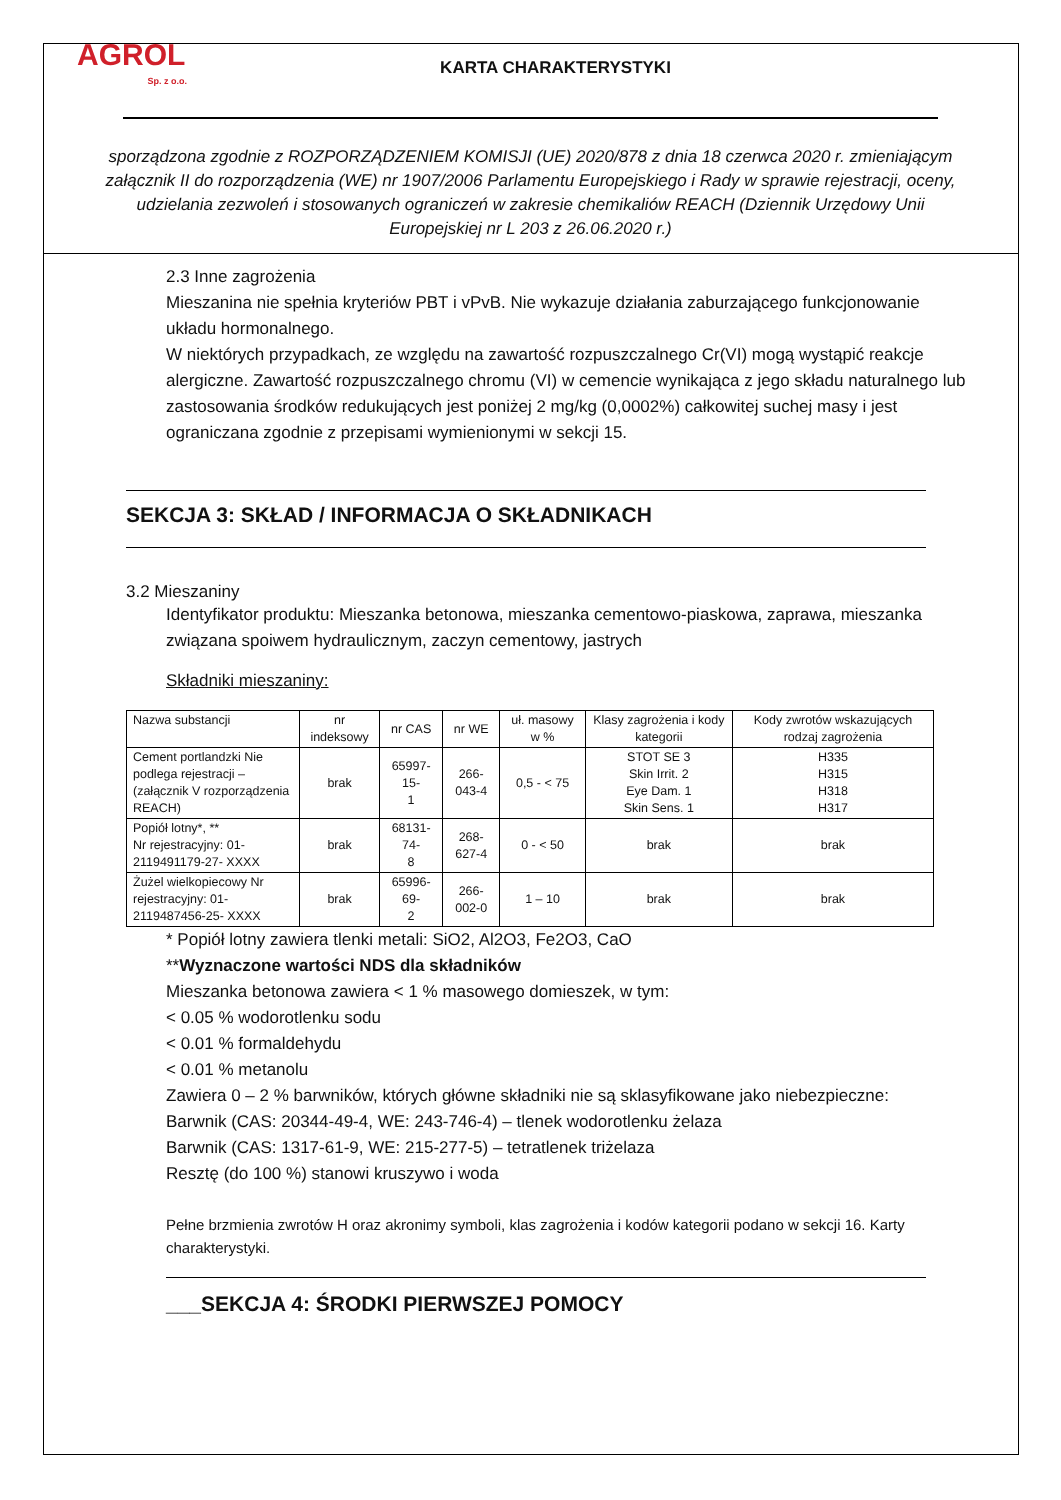AGROL
Sp. z o.o.
KARTA CHARAKTERYSTYKI
sporządzona zgodnie z ROZPORZĄDZENIEM KOMISJI (UE) 2020/878 z dnia 18 czerwca 2020 r. zmieniającym załącznik II do rozporządzenia (WE) nr 1907/2006 Parlamentu Europejskiego i Rady w sprawie rejestracji, oceny, udzielania zezwoleń i stosowanych ograniczeń w zakresie chemikaliów REACH (Dziennik Urzędowy Unii Europejskiej nr L 203 z 26.06.2020 r.)
2.3 Inne zagrożenia
Mieszanina nie spełnia kryteriów PBT i vPvB. Nie wykazuje działania zaburzającego funkcjonowanie układu hormonalnego.
W niektórych przypadkach, ze względu na zawartość rozpuszczalnego Cr(VI) mogą wystąpić reakcje alergiczne. Zawartość rozpuszczalnego chromu (VI) w cemencie wynikająca z jego składu naturalnego lub zastosowania środków redukujących jest poniżej 2 mg/kg (0,0002%) całkowitej suchej masy i jest ograniczana zgodnie z przepisami wymienionymi w sekcji 15.
SEKCJA 3: SKŁAD / INFORMACJA O SKŁADNIKACH
3.2 Mieszaniny
Identyfikator produktu: Mieszanka betonowa, mieszanka cementowo-piaskowa, zaprawa, mieszanka związana spoiwem hydraulicznym, zaczyn cementowy, jastrych
Składniki mieszaniny:
| Nazwa substancji | nr indeksowy | nr CAS | nr WE | uł. masowy w % | Klasy zagrożenia i kody kategorii | Kody zwrotów wskazujących rodzaj zagrożenia |
| --- | --- | --- | --- | --- | --- | --- |
| Cement portlandzki Nie podlega rejestracji – (załącznik V rozporządzenia REACH) | brak | 65997-15- 1 | 266-043-4 | 0,5 - < 75 | STOT SE 3 Skin Irrit. 2 Eye Dam. 1 Skin Sens. 1 | H335 H315 H318 H317 |
| Popiół lotny*, ** Nr rejestracyjny: 01-2119491179-27- XXXX | brak | 68131-74- 8 | 268-627-4 | 0 - < 50 | brak | brak |
| Żużel wielkopiecowy Nr rejestracyjny: 01-2119487456-25- XXXX | brak | 65996-69- 2 | 266-002-0 | 1 – 10 | brak | brak |
* Popiół lotny zawiera tlenki metali: SiO2, Al2O3, Fe2O3, CaO
**Wyznaczone wartości NDS dla składników
Mieszanka betonowa zawiera < 1 % masowego domieszek, w tym:
< 0.05 % wodorotlenku sodu
< 0.01 % formaldehydu
< 0.01 % metanolu
Zawiera 0 – 2 % barwników, których główne składniki nie są sklasyfikowane jako niebezpieczne:
Barwnik (CAS: 20344-49-4, WE: 243-746-4) – tlenek wodorotlenku żelaza
Barwnik (CAS: 1317-61-9, WE: 215-277-5) – tetratlenek triżelaza
Resztę (do 100 %) stanowi kruszywo i woda
Pełne brzmienia zwrotów H oraz akronimy symboli, klas zagrożenia i kodów kategorii podano w sekcji 16. Karty charakterystyki.
___SEKCJA 4: ŚRODKI PIERWSZEJ POMOCY